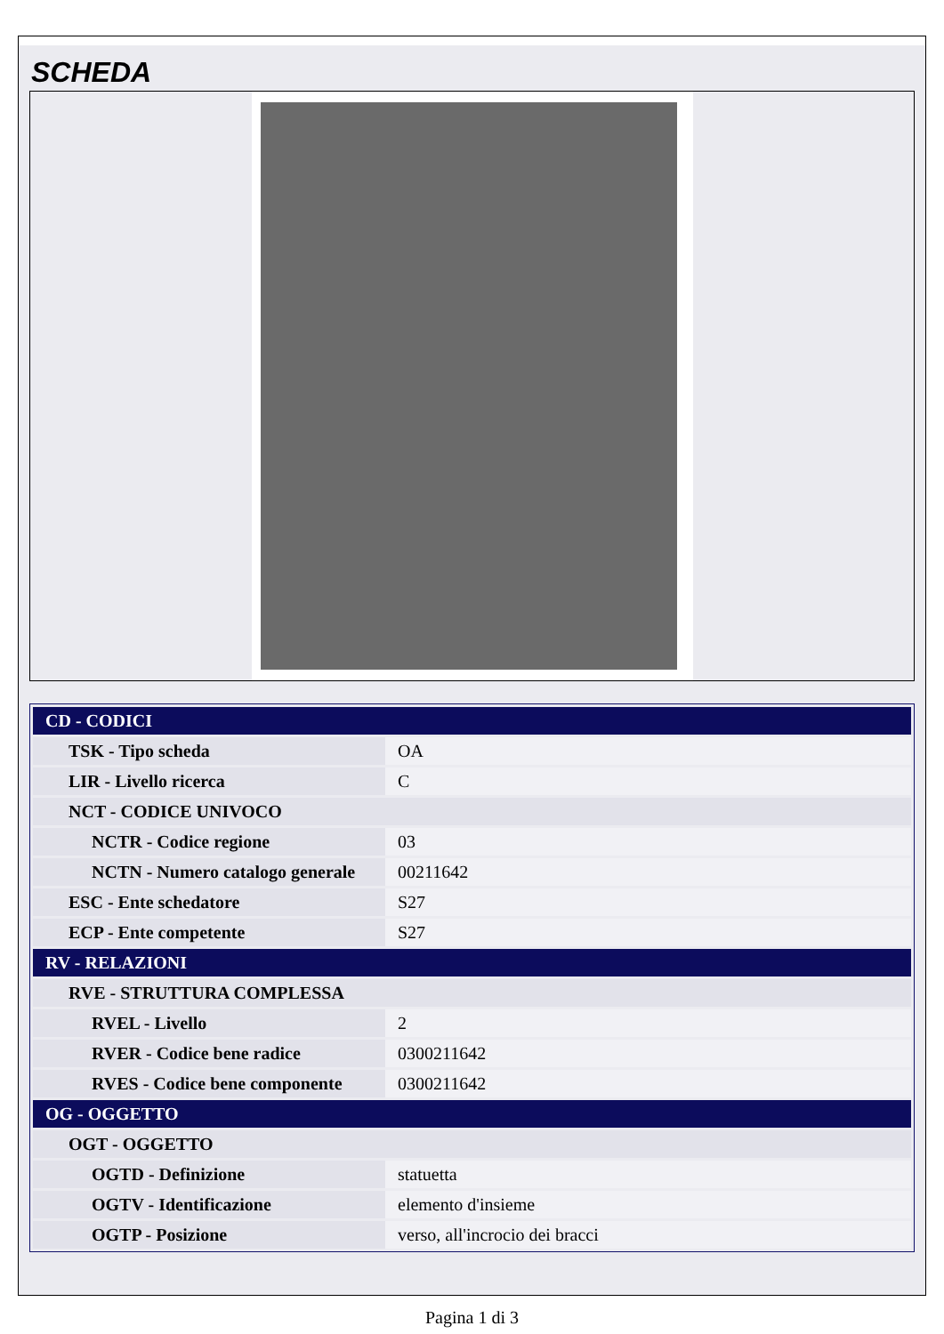SCHEDA
| CD - CODICI | |
| --- | --- |
| TSK - Tipo scheda | OA |
| LIR - Livello ricerca | C |
| NCT - CODICE UNIVOCO | |
| NCTR - Codice regione | 03 |
| NCTN - Numero catalogo generale | 00211642 |
| ESC - Ente schedatore | S27 |
| ECP - Ente competente | S27 |
| RV - RELAZIONI | |
| RVE - STRUTTURA COMPLESSA | |
| RVEL - Livello | 2 |
| RVER - Codice bene radice | 0300211642 |
| RVES - Codice bene componente | 0300211642 |
| OG - OGGETTO | |
| OGT - OGGETTO | |
| OGTD - Definizione | statuetta |
| OGTV - Identificazione | elemento d'insieme |
| OGTP - Posizione | verso, all'incrocio dei bracci |
Pagina 1 di 3